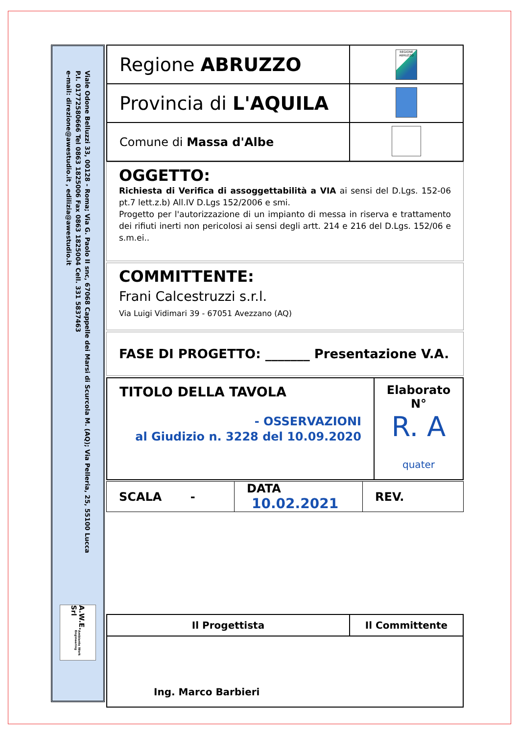Viale Odone Belluzzi 33, 00128 - Roma; Via G. Paolo II snc, 67068 Cappelle dei Marsi di Scurcola M. (AQ); Via Pelleria, 25, 55100 Lucca
P.I. 01772580666 Tel 0863 1825006 Fax 0863 1825004 Cell. 331 5837463
e-mail: direzione@awestudio.it , edilizia@awestudio.it
A.W.E. Srl Ambiente Work Engineering
| Regione ABRUZZO | REGIONE ABRUZZO |
| Provincia di L'AQUILA | |
| Comune di Massa d'Albe | |
OGGETTO:
Richiesta di Verifica di assoggettabilità a VIA ai sensi del D.Lgs. 152-06 pt.7 lett.z.b) All.IV D.Lgs 152/2006 e smi.
Progetto per l'autorizzazione di un impianto di messa in riserva e trattamento dei rifiuti inerti non pericolosi ai sensi degli artt. 214 e 216 del D.Lgs. 152/06 e s.m.ei..
COMMITTENTE:
Frani Calcestruzzi s.r.l.
Via Luigi Vidimari 39 - 67051 Avezzano (AQ)
FASE DI PROGETTO: _______ Presentazione V.A.
| TITOLO DELLA TAVOLA - OSSERVAZIONI al Giudizio n. 3228 del 10.09.2020 | Elaborato N° R. A quater |
| SCALA - | DATA 10.02.2021 | REV. |
| Il Progettista | Il Committente |
| Ing. Marco Barbieri | |